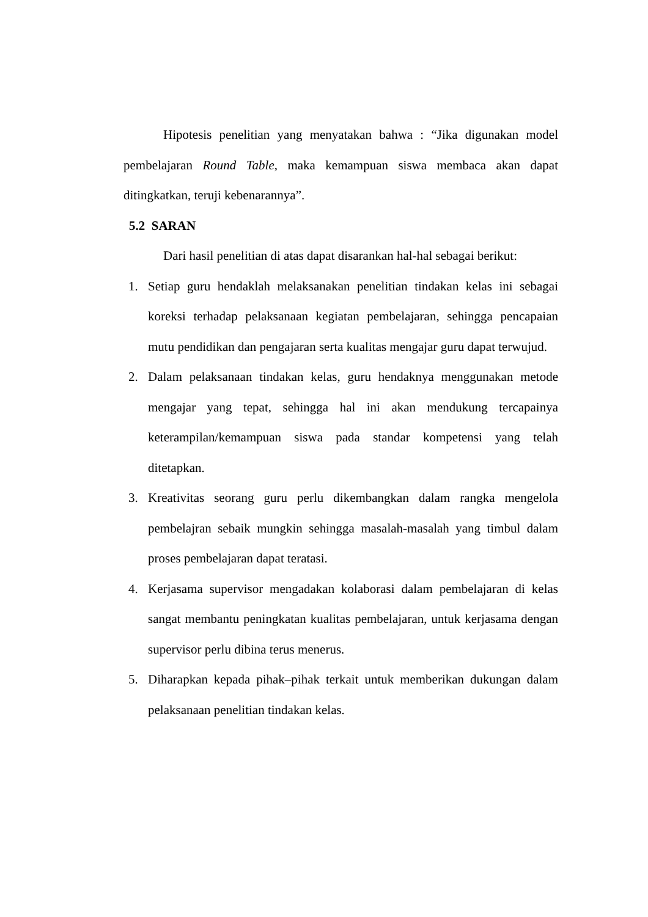Hipotesis penelitian yang menyatakan bahwa : “Jika digunakan model pembelajaran Round Table, maka kemampuan siswa membaca akan dapat ditingkatkan, teruji kebenarannya”.
5.2 SARAN
Dari hasil penelitian di atas dapat disarankan hal-hal sebagai berikut:
1. Setiap guru hendaklah melaksanakan penelitian tindakan kelas ini sebagai koreksi terhadap pelaksanaan kegiatan pembelajaran, sehingga pencapaian mutu pendidikan dan pengajaran serta kualitas mengajar guru dapat terwujud.
2. Dalam pelaksanaan tindakan kelas, guru hendaknya menggunakan metode mengajar yang tepat, sehingga hal ini akan mendukung tercapainya keterampilan/kemampuan siswa pada standar kompetensi yang telah ditetapkan.
3. Kreativitas seorang guru perlu dikembangkan dalam rangka mengelola pembelajran sebaik mungkin sehingga masalah-masalah yang timbul dalam proses pembelajaran dapat teratasi.
4. Kerjasama supervisor mengadakan kolaborasi dalam pembelajaran di kelas sangat membantu peningkatan kualitas pembelajaran, untuk kerjasama dengan supervisor perlu dibina terus menerus.
5. Diharapkan kepada pihak–pihak terkait untuk memberikan dukungan dalam pelaksanaan penelitian tindakan kelas.